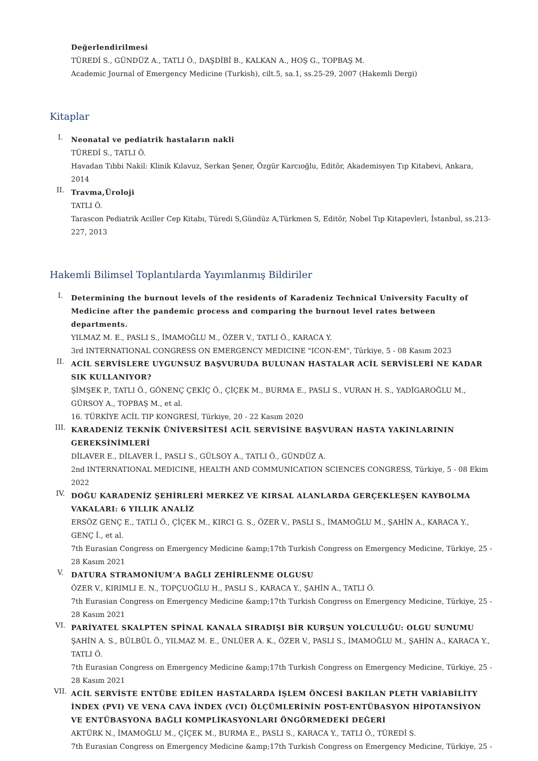Değerlendirilmesi
TÜREDİ S., GÜNDÜZ A., TATLI Ö., DAŞDİBİ B., KALKAN A., HOŞ G., TOPBAŞ M.
Academic Journal of Emergency Medicine (Turkish), cilt.5, sa.1, ss.25-29, 2007 (Hakemli Dergi)
Kitaplar
I.
Neonatal ve pediatrik hastaların nakli
TÜREDİ S., TATLI Ö.
Havadan Tıbbi Nakil: Klinik Kılavuz, Serkan Şener, Özgür Karcıoğlu, Editör, Akademisyen Tıp Kitabevi, Ankara, 2014
II.
Travma,Üroloji
TATLI Ö.
Tarascon Pediatrik Aciller Cep Kitabı, Türedi S,Gündüz A,Türkmen S, Editör, Nobel Tıp Kitapevleri, İstanbul, ss.213-227, 2013
Hakemli Bilimsel Toplantılarda Yayımlanmış Bildiriler
I.
Determining the burnout levels of the residents of Karadeniz Technical University Faculty of Medicine after the pandemic process and comparing the burnout level rates between departments.
YILMAZ M. E., PASLI S., İMAMOĞLU M., ÖZER V., TATLI Ö., KARACA Y.
3rd INTERNATIONAL CONGRESS ON EMERGENCY MEDICINE "ICON-EM", Türkiye, 5 - 08 Kasım 2023
II.
ACİL SERVİSLERE UYGUNSUZ BAŞVURUDA BULUNAN HASTALAR ACİL SERVİSLERİ NE KADAR SIK KULLANIYOR?
ŞİMŞEK P., TATLI Ö., GÖNENÇ ÇEKİÇ Ö., ÇİÇEK M., BURMA E., PASLI S., VURAN H. S., YADİGAROĞLU M., GÜRSOY A., TOPBAŞ M., et al.
16. TÜRKİYE ACİL TIP KONGRESİ, Türkiye, 20 - 22 Kasım 2020
III.
KARADENİZ TEKNİK ÜNİVERSİTESİ ACİL SERVİSİNE BAŞVURAN HASTA YAKINLARININ GEREKSİNİMLERİ
DİLAVER E., DİLAVER İ., PASLI S., GÜLSOY A., TATLI Ö., GÜNDÜZ A.
2nd INTERNATIONAL MEDICINE, HEALTH AND COMMUNICATION SCIENCES CONGRESS, Türkiye, 5 - 08 Ekim 2022
IV.
DOĞU KARADENİZ ŞEHİRLERİ MERKEZ VE KIRSAL ALANLARDA GERÇEKLEŞEN KAYBOLMA VAKALARI: 6 YILLIK ANALİZ
ERSÖZ GENÇ E., TATLI Ö., ÇİÇEK M., KIRCI G. S., ÖZER V., PASLI S., İMAMOĞLU M., ŞAHİN A., KARACA Y., GENÇ İ., et al.
7th Eurasian Congress on Emergency Medicine &amp;17th Turkish Congress on Emergency Medicine, Türkiye, 25 - 28 Kasım 2021
V.
DATURA STRAMONİUM’A BAĞLI ZEHİRLENME OLGUSU
ÖZER V., KIRIMLI E. N., TOPÇUOĞLU H., PASLI S., KARACA Y., ŞAHİN A., TATLI Ö.
7th Eurasian Congress on Emergency Medicine &amp;17th Turkish Congress on Emergency Medicine, Türkiye, 25 - 28 Kasım 2021
VI.
PARİYATEL SKALPTEN SPİNAL KANALA SIRADIŞI BİR KURŞUN YOLCULUĞU: OLGU SUNUMU
ŞAHİN A. S., BÜLBÜL Ö., YILMAZ M. E., ÜNLÜER A. K., ÖZER V., PASLI S., İMAMOĞLU M., ŞAHİN A., KARACA Y., TATLI Ö.
7th Eurasian Congress on Emergency Medicine &amp;17th Turkish Congress on Emergency Medicine, Türkiye, 25 - 28 Kasım 2021
VII.
ACİL SERVİSTE ENTÜBE EDİLEN HASTALARDA İŞLEM ÖNCESİ BAKILAN PLETH VARİABİLİTY İNDEX (PVI) VE VENA CAVA İNDEX (VCI) ÖLÇÜMLERİNİN POST-ENTÜBASYON HİPOTANSİYON VE ENTÜBASYONA BAĞLI KOMPLİKASYONLARI ÖNGÖRMEDEKİ DEĞERİ
AKTÜRK N., İMAMOĞLU M., ÇİÇEK M., BURMA E., PASLI S., KARACA Y., TATLI Ö., TÜREDİ S.
7th Eurasian Congress on Emergency Medicine &amp;17th Turkish Congress on Emergency Medicine, Türkiye, 25 -